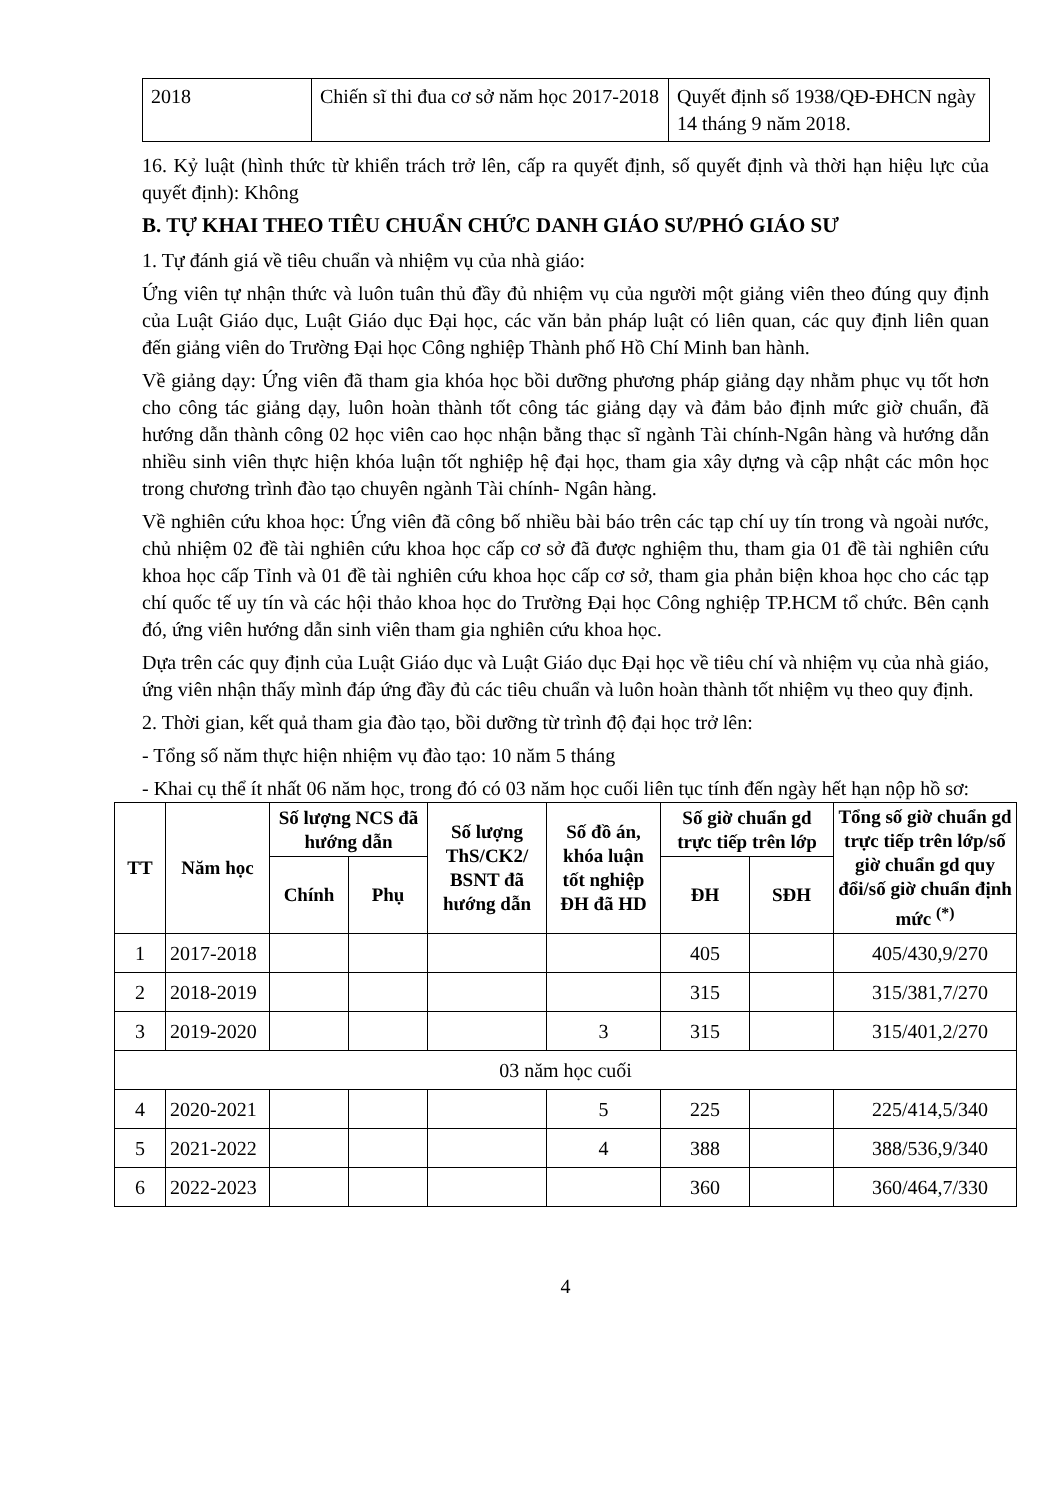| 2018 | Chiến sĩ thi đua cơ sở năm học 2017-2018 | Quyết định số 1938/QĐ-ĐHCN ngày 14 tháng 9 năm 2018. |
16. Kỷ luật (hình thức từ khiển trách trở lên, cấp ra quyết định, số quyết định và thời hạn hiệu lực của quyết định): Không
B. TỰ KHAI THEO TIÊU CHUẨN CHỨC DANH GIÁO SƯ/PHÓ GIÁO SƯ
1. Tự đánh giá về tiêu chuẩn và nhiệm vụ của nhà giáo:
Ứng viên tự nhận thức và luôn tuân thủ đầy đủ nhiệm vụ của người một giảng viên theo đúng quy định của Luật Giáo dục, Luật Giáo dục Đại học, các văn bản pháp luật có liên quan, các quy định liên quan đến giảng viên do Trường Đại học Công nghiệp Thành phố Hồ Chí Minh ban hành.
Về giảng dạy: Ứng viên đã tham gia khóa học bồi dưỡng phương pháp giảng dạy nhằm phục vụ tốt hơn cho công tác giảng dạy, luôn hoàn thành tốt công tác giảng dạy và đảm bảo định mức giờ chuẩn, đã hướng dẫn thành công 02 học viên cao học nhận bằng thạc sĩ ngành Tài chính-Ngân hàng và hướng dẫn nhiều sinh viên thực hiện khóa luận tốt nghiệp hệ đại học, tham gia xây dựng và cập nhật các môn học trong chương trình đào tạo chuyên ngành Tài chính- Ngân hàng.
Về nghiên cứu khoa học: Ứng viên đã công bố nhiều bài báo trên các tạp chí uy tín trong và ngoài nước, chủ nhiệm 02 đề tài nghiên cứu khoa học cấp cơ sở đã được nghiệm thu, tham gia 01 đề tài nghiên cứu khoa học cấp Tỉnh và 01 đề tài nghiên cứu khoa học cấp cơ sở, tham gia phản biện khoa học cho các tạp chí quốc tế uy tín và các hội thảo khoa học do Trường Đại học Công nghiệp TP.HCM tổ chức. Bên cạnh đó, ứng viên hướng dẫn sinh viên tham gia nghiên cứu khoa học.
Dựa trên các quy định của Luật Giáo dục và Luật Giáo dục Đại học về tiêu chí và nhiệm vụ của nhà giáo, ứng viên nhận thấy mình đáp ứng đầy đủ các tiêu chuẩn và luôn hoàn thành tốt nhiệm vụ theo quy định.
2. Thời gian, kết quả tham gia đào tạo, bồi dưỡng từ trình độ đại học trở lên:
- Tổng số năm thực hiện nhiệm vụ đào tạo: 10 năm 5 tháng
- Khai cụ thể ít nhất 06 năm học, trong đó có 03 năm học cuối liên tục tính đến ngày hết hạn nộp hồ sơ:
| TT | Năm học | Số lượng NCS đã hướng dẫn | | Số lượng ThS/CK2/ BSNT đã hướng dẫn | Số đồ án, khóa luận tốt nghiệp ĐH đã HD | Số giờ chuẩn gd trực tiếp trên lớp | | Tổng số giờ chuẩn gd trực tiếp trên lớp/số giờ chuẩn gd quy đổi/số giờ chuẩn định mức <sup>(*)</sup> |
| --- | --- | --- | --- | --- | --- | --- | --- | --- |
| | | Chính | Phụ | | | ĐH | SĐH | |
| 1 | 2017-2018 | | | | | 405 | | 405/430,9/270 |
| 2 | 2018-2019 | | | | | 315 | | 315/381,7/270 |
| 3 | 2019-2020 | | | | 3 | 315 | | 315/401,2/270 |
| 03 năm học cuối | | | | | | | | |
| 4 | 2020-2021 | | | | 5 | 225 | | 225/414,5/340 |
| 5 | 2021-2022 | | | | 4 | 388 | | 388/536,9/340 |
| 6 | 2022-2023 | | | | | 360 | | 360/464,7/330 |
4